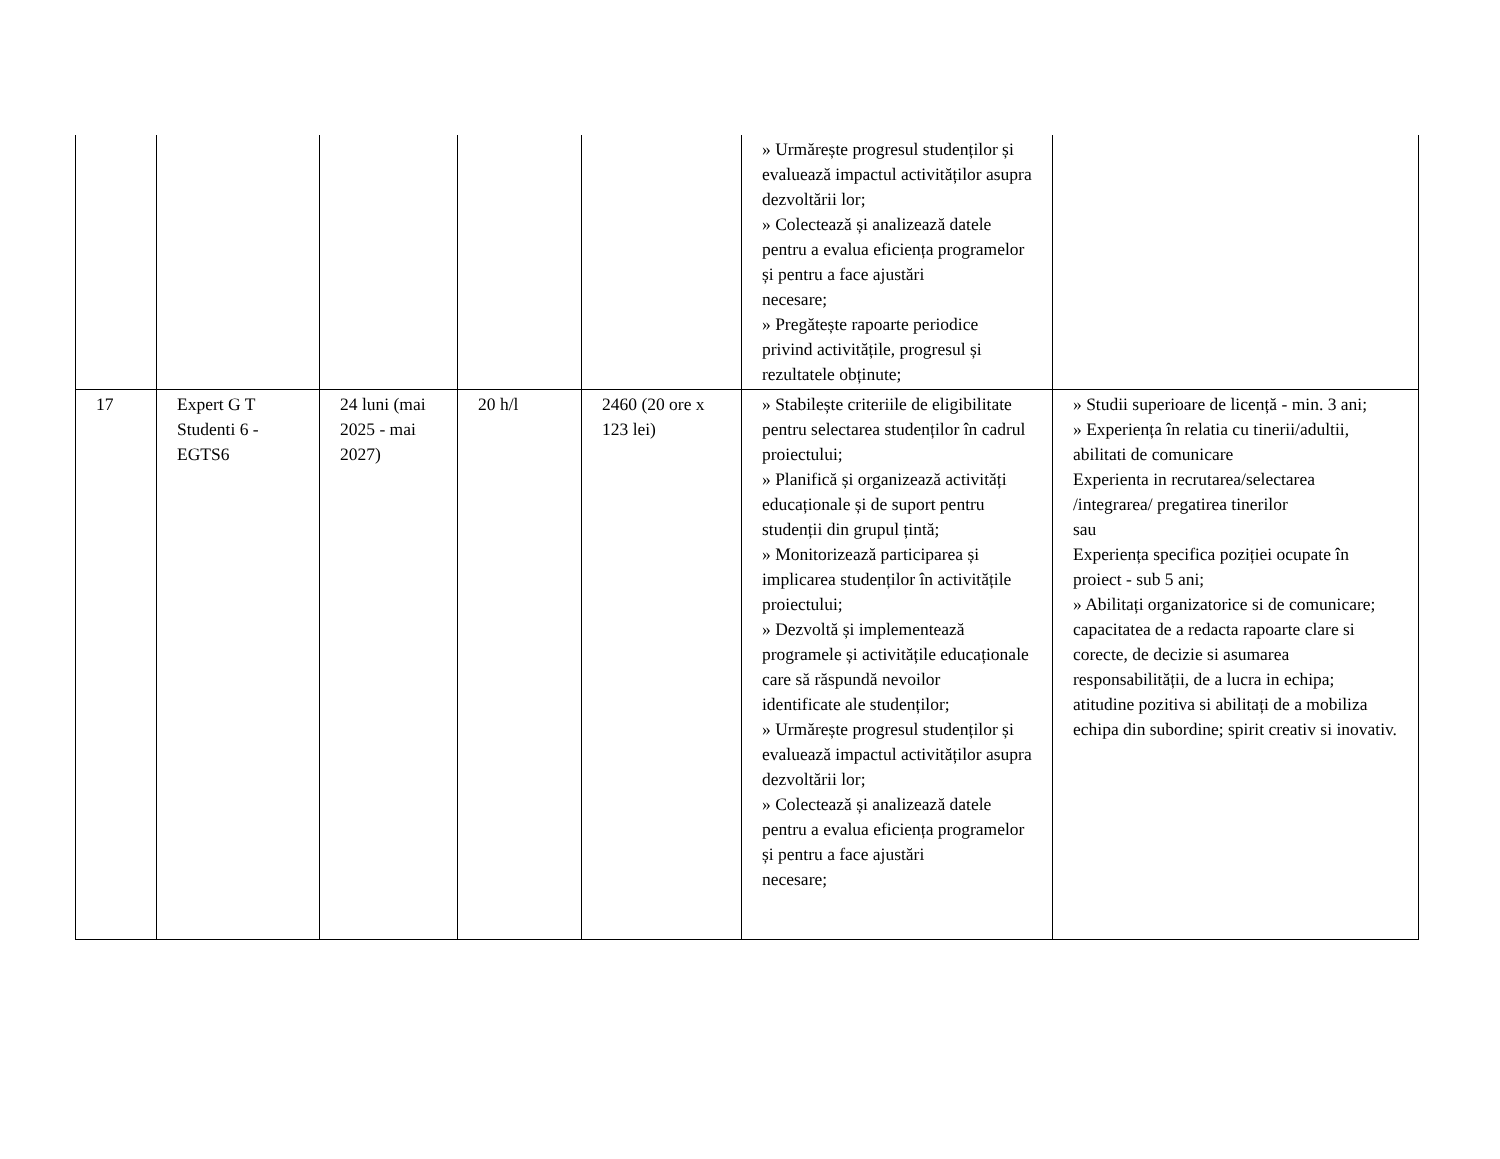| | | | | | » Urmărește progresul studenților și evaluează impactul activităților asupra dezvoltării lor; » Colectează și analizează datele pentru a evalua eficiența programelor și pentru a face ajustări necesare; » Pregătește rapoarte periodice privind activitățile, progresul și rezultatele obținute; | |
| 17 | Expert G T Studenti 6 - EGTS6 | 24 luni (mai 2025 - mai 2027) | 20 h/l | 2460 (20 ore x 123 lei) | » Stabilește criteriile de eligibilitate pentru selectarea studenților în cadrul proiectului; » Planifică și organizează activități educaționale și de suport pentru studenții din grupul țintă; » Monitorizează participarea și implicarea studenților în activitățile proiectului; » Dezvoltă și implementează programele și activitățile educaționale care să răspundă nevoilor identificate ale studenților; » Urmărește progresul studenților și evaluează impactul activităților asupra dezvoltării lor; » Colectează și analizează datele pentru a evalua eficiența programelor și pentru a face ajustări necesare; | » Studii superioare de licență - min. 3 ani; » Experiența în relatia cu tinerii/adultii, abilitati de comunicare Experienta in recrutarea/selectarea /integrarea/ pregatirea tinerilor sau Experiența specifica poziției ocupate în proiect - sub 5 ani; » Abilitați organizatorice si de comunicare; capacitatea de a redacta rapoarte clare si corecte, de decizie si asumarea responsabilității, de a lucra in echipa; atitudine pozitiva si abilitați de a mobiliza echipa din subordine; spirit creativ si inovativ. |